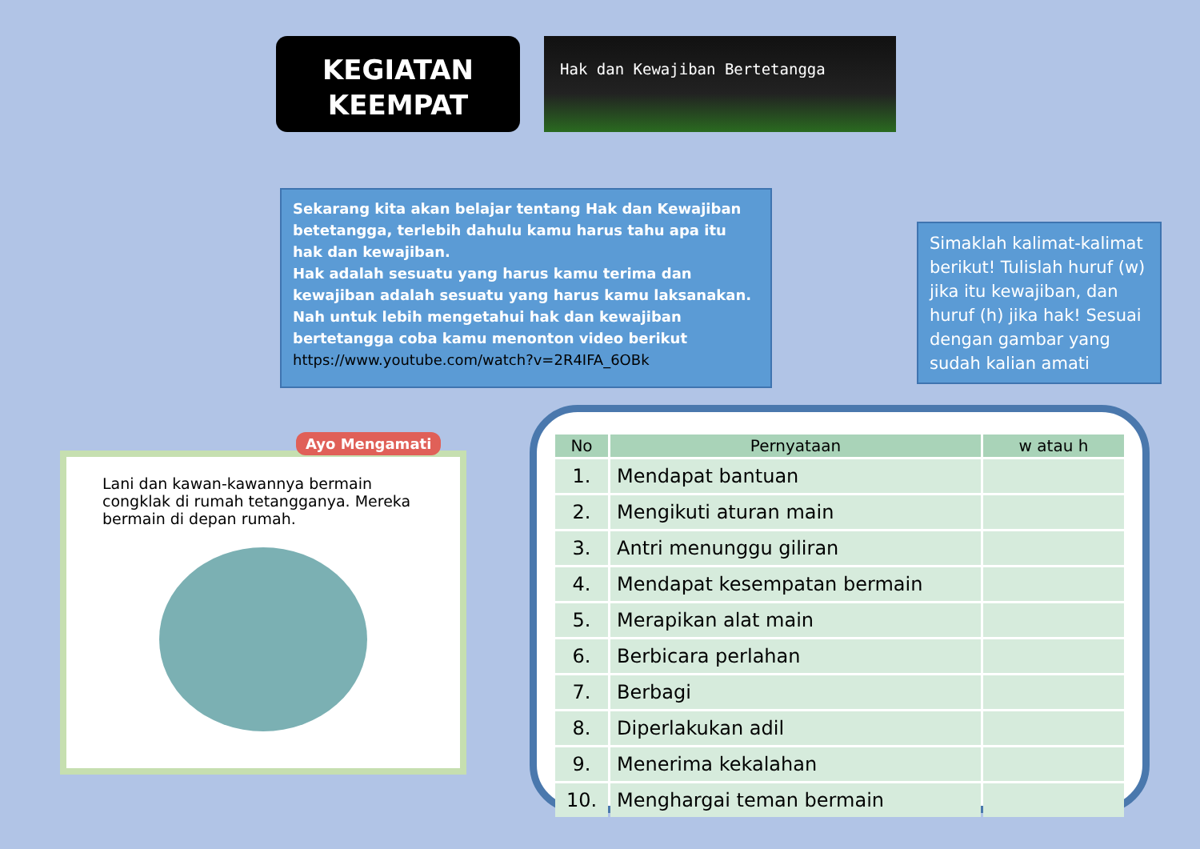KEGIATAN
KEEMPAT
Hak dan Kewajiban Bertetangga
Sekarang kita akan belajar tentang Hak dan Kewajiban betetangga, terlebih dahulu kamu harus tahu apa itu hak dan kewajiban.
Hak adalah sesuatu yang harus kamu terima dan kewajiban adalah sesuatu yang harus kamu laksanakan.
Nah untuk lebih mengetahui hak dan kewajiban bertetangga coba kamu menonton video berikut
https://www.youtube.com/watch?v=2R4IFA_6OBk
Simaklah kalimat-kalimat berikut! Tulislah huruf (w) jika itu kewajiban, dan huruf (h) jika hak! Sesuai dengan gambar yang sudah kalian amati
Lani dan kawan-kawannya bermain congklak di rumah tetangganya. Mereka bermain di depan rumah.
Ayo Mengamati
| No | Pernyataan | w atau h |
| --- | --- | --- |
| 1. | Mendapat bantuan | |
| 2. | Mengikuti aturan main | |
| 3. | Antri menunggu giliran | |
| 4. | Mendapat kesempatan bermain | |
| 5. | Merapikan alat main | |
| 6. | Berbicara perlahan | |
| 7. | Berbagi | |
| 8. | Diperlakukan adil | |
| 9. | Menerima kekalahan | |
| 10. | Menghargai teman bermain | |